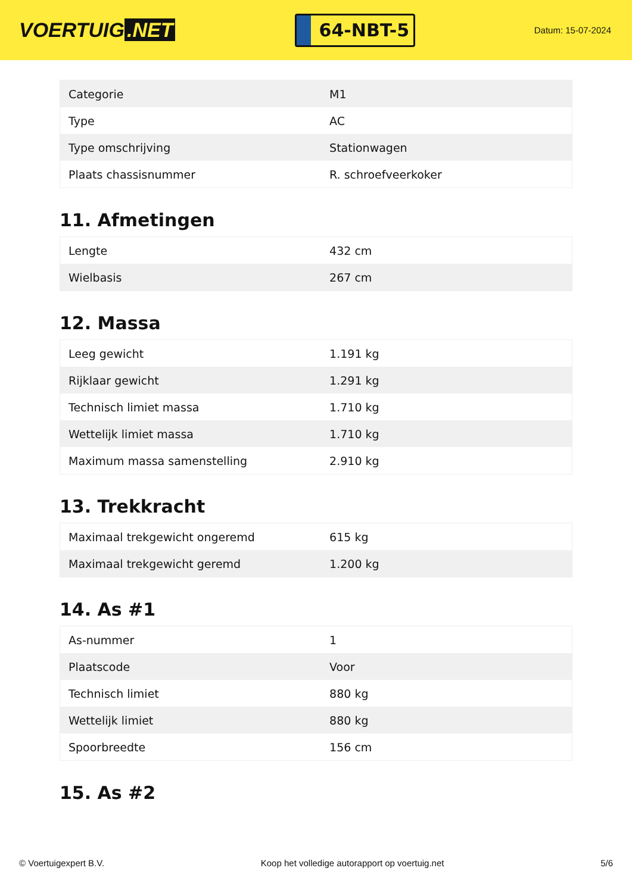VOERTUIG.NET
64-NBT-5
Datum: 15-07-2024
| Categorie | M1 |
| Type | AC |
| Type omschrijving | Stationwagen |
| Plaats chassisnummer | R. schroefveerkoker |
11. Afmetingen
| Lengte | 432 cm |
| Wielbasis | 267 cm |
12. Massa
| Leeg gewicht | 1.191 kg |
| Rijklaar gewicht | 1.291 kg |
| Technisch limiet massa | 1.710 kg |
| Wettelijk limiet massa | 1.710 kg |
| Maximum massa samenstelling | 2.910 kg |
13. Trekkracht
| Maximaal trekgewicht ongeremd | 615 kg |
| Maximaal trekgewicht geremd | 1.200 kg |
14. As #1
| As-nummer | 1 |
| Plaatscode | Voor |
| Technisch limiet | 880 kg |
| Wettelijk limiet | 880 kg |
| Spoorbreedte | 156 cm |
15. As #2
© Voertuigexpert B.V. Koop het volledige autorapport op voertuig.net 5/6